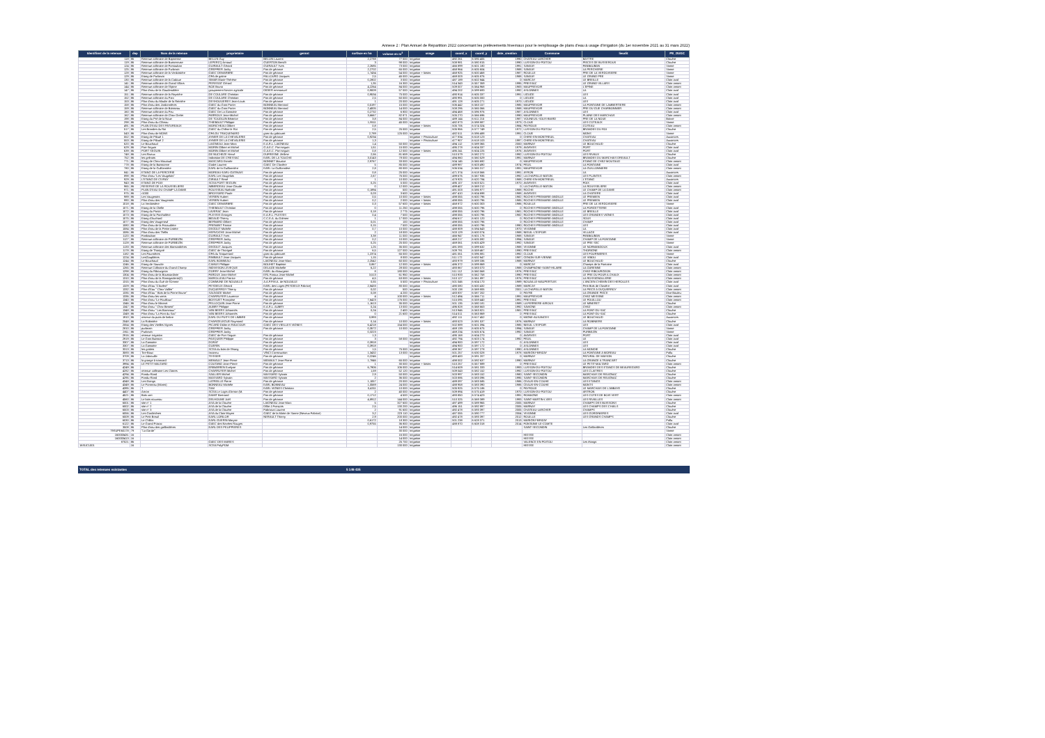Annexe 2 : Plan Annuel de Répartition 2022 concernant les prélèvements hivernaux pour le remplissage de plans d'eau à usage d'irrigation (du 1er novembre 2021 au 31 mars 2022)
| Identifiant de la retenue | dep | Nom de la retenue | proprietaire | gerant | surface en ha | volume en m<sup>3</sup> | usage | coord_x | coord_y | date_creation | Commune | lieudit | PE_OUGC |
| --- | --- | --- | --- | --- | --- | --- | --- | --- | --- | --- | --- | --- | --- |
| 118 | 86 | Retenue collinaire de Baptresse | BELLIN Guy | BELLIN Laurent | 2,2788 | 77 000 | Irrigation | 492 261 | 6 595 405 | 1990 | CHATEAU-LARCHER | BAYTRE | Clouère |
| 119 | 86 | Retenue collinaire de Bussereuse | LEPERCQ Arnaud | GUERTON Benoît | 3 | 98 000 | Irrigation | 508 981 | 6 580 815 | 1990 | LUSSON-DU-POITOU | PIECES DE BUSSEROUX | Clouère |
| 124 | 86 | Retenue collinaire de Fontauban | GUIRAULT Gérard | GUIRAULT Yves | 2,2685 | 73 000 | Irrigation | 466 899 | 6 601 180 | 1991 | SANXAY | FANBAUBAN | Vonne |
| 125 | 86 | Retenue collinaire de Purbezin | GREFFIER Jacky | Pas de gérance | 2,2702 | 65 000 | Irrigation | 468 964 | 6 605 604 | 1988 | SANXAY | LA PERCHERIE | Vonne |
| 128 | 86 | Retenue collinaire de la Verdoisière | GAEC DEMARBRE | Pas de gérance | 1,7434 | 54 000 | Irrigation + loisirs | 468 925 | 6 600 468 | 1987 | ROUILLE | PRE DE LA VERDOISIERE | Vonne |
| 129 | 86 | Etang de Purbezin | GFA de gatine | FALLOURD Jacques | 2,5 | 45 000 | Irrigation | 469 003 | 6 605 876 | 1988 | SANXAY | LE GRAND PRE | Vonne |
| 130 | 86 | Retenue collinaire de la Cadoue | SIMAR Marie-Thérèse | Pas de gérance | 0,2802 | 3 000 | Irrigation | 487 189 | 6 602 844 | 0 | MARCAY | LE BREILLE | Clain aval |
| 141 | 86 | Retenue collinaire de Grand Villars | PERISSAT Gérard | Pas de gérance | 1,35 | 16 300 | Irrigation | 514 343 | 6 557 359 | 1995 | PRESSAC | LE GRAND-VILLARS | Clain amont |
| 144 | 86 | Retenue collinaire de l'Epine | NOE Bruno | Pas de gérance | 4,2264 | 84 000 | Irrigation | 509 007 | 6 564 968 | 1983 | MAUPREVOIR | L'EPINE | Clain amont |
| 147 | 86 | Plan d'eau de la Gaudenalière | groupement foncier agricole | DIDIER emmanuel | 0,9009 | 57 000 | Irrigation | 494 202 | 6 599 693 | 1992 | ASLONNES | LA | Clain aval |
| 151 | 86 | Retenue collinaire de la Reynière | DE COULARE Christian | Pas de gérance | 0,9534 | 75 000 | Irrigation | 490 914 | 6 605 337 | 1991 | LIGUGE | LES | Clain aval |
| 152 | 86 | Retenue collinaire du Parc | DE COULARE Christian | Pas de gérance | 2,5 | 60 000 | Irrigation | 490 991 | 6 605 000 | 0 | LIGUGE | LA | Clain aval |
| 153 | 86 | Plan d'eau du Moulin de la Reinière | DESHOULIERES Jean-Louis | Pas de gérance | 1 | 20 000 | Irrigation | 491 128 | 6 605 271 | 1970 | LIGUGE | LES | Clain aval |
| 158 | 86 | Plan d'eau des Jardonnières | GAEC du Gros Porier | BONNEAU Bernard | 0,5197 | 15 000 | Irrigation | 506 442 | 6 563 157 | 1985 | MAUPREVOIR | LA FONTAINE DE LAMBERTIERE | Clain amont |
| 159 | 86 | Retenue collinaire de Boisseau | GAEC du Gros Porier | BONNEAU Bernard | 2,4005 | 14 000 | Irrigation | 508 296 | 6 565 066 | 1988 | MAUPREVOIR | PRE DU GUE CHARBONNIER | Clain amont |
| 160 | 86 | Retenue collinaire du Peu | GAEC De La Gassotte | Pas de gérance | 0,2732 | 6 800 | Irrigation | 494 468 | 6 596 976 | 1987 | ASLONNES | LES | Clain aval |
| 162 | 86 | Retenue collinaire de Chez Grelet | FARROUX Jean-Michel | Pas de gérance | 3,6667 | 82 871 | Irrigation | 505 270 | 6 566 696 | 1990 | MAUPREVOIR | PLAINE DES MARCHAIS | Clain amont |
| 198 | 86 | Etang du Pré de la Noue | DE TOUZALIN Béatrice | Pas de gérance | 3,8 | 84 000 | Irrigation | 489 144 | 6 611 215 | 1987 | VOUNEUIL-SOUS-BIARD | PRE DE LA NOUE | Boivre |
| 298 | 86 | Plan d'eau du Côteau | THIEBAULT Philippe | Pas de gérance | 1,9511 | 45 000 | Irrigation | 482 873 | 6 598 887 | 1973 | CLOUE | LES COTEAUX | Vonne |
| 491 | 86 | PLAN D'EAU DES PATUREAUX | MORICHEAU Gilbert | Pas de gérance | 0,8 | | Irrigation + loisirs | 505 706 | 6 574 324 | 1984 | PAYROUX | COTEAU | Clain amont |
| 517 | 86 | Les Brandes du Roi | GAEC du Chêne le Roi | Pas de gérance | 2,5 | 25 000 | Irrigation | 505 956 | 6 577 749 | 1972 | LUSSON-DU-POITOU | BRANDES DU ROI | Clouère |
| 543 | 86 | Plan d'eau de MONS | GFA DU TRAQUENARD | gaec du gobouret | 2,789 | 125 000 | Irrigation | 482 511 | 6 596 488 | 1991 | CLOUE | MONS | Vonne |
| 552 | 86 | Etang de Pilouë 1 | AYMER DE LA CHEVALERIE | Pas de gérance | 0,9234 | | Irrigation + Pisciculture | 477 834 | 6 618 123 | 0 | CHIRE-EN-MONTREUIL | CHATEAU | Auxances |
| 553 | 86 | Etang de Pilouë 2 | AYMER DE LA CHEVALERIE | Pas de gérance | 1,3 | | Irrigation + Pisciculture | 477 907 | 6 618 103 | 1997 | CHIRE-EN-MONTREUIL | CHATEAU | Auxances |
| 620 | 86 | Le Bouchaud | LAIGNEAU Jean-Marc | E.A.R.L. LAIGNEAU | 1,4 | 50 000 | Irrigation | 494 112 | 6 589 365 | 2000 | MARNAY | LE BOUCHAUD | Clouère |
| 629 | 86 | Port-Seguin | MORIN Gilbert et Michel | G.A.E.C. Port seguin | 1,51 | 15 000 | Irrigation | 495 278 | 6 604 337 | 1979 | AVARVES | PORT | Clain aval |
| 639 | 86 | PORT SEGUIN | MORIN Gilbert et Michel | G.A.E.C. Port seguin | 0,8 | 12 000 | Irrigation + loisirs | 495 241 | 6 604 225 | 1976 | AVARVES | PORT | Clain aval |
| 748 | 86 | Les Riveux | DE NUCHEZE Hervé | DUFRESNE Jérôme | 2,56 | 81 659 | Irrigation | 510 579 | 6 582 272 | 1992 | LUSSON-DU-POITOU | LES RIVAUX | Clouère |
| 752 | 86 | les gelinots | Indivision DE CRESSAC | EARL DE LA TOUCHE | 3,0143 | 78 000 | Irrigation | 494 860 | 6 560 529 | 1991 | MARNAY | BRANDES DU MARCHAIS DREAULT | Clouère |
| 771 | 86 | Etang de Chez Moutaud | MASCARO Esmée | BONNET Maurice | 2,9767 | 33 000 | Irrigation | 504 145 | 6 565 692 | 0 | MAUPREVOIR | ETANG DE CHEZ-MOUTAUD | Clain amont |
| 778 | 86 | Etang de la Buissonne | Godet Laurent | GAEC De Clavière | 5 | 85 000 | Irrigation | 489 987 | 6 603 490 | 1974 | FEUIL | LA FONTAINE | Clain aval |
| 780 | 86 | Etang de la Guillonnière | EARL de la Guillonnière | EARL La Guillonnière | 2,8 | 80 000 | Irrigation | 506 534 | 6 565 317 | 1991 | MAUPREVOIR | LA GUILLONNIERE | Clain amont |
| 841 | 86 | ETANG DE LA PERCERIE | MOREAU-EARL-GATINAIS | Pas de gérance | 0,8 | 25 000 | Irrigation | 471 374 | 6 618 566 | 1991 | AYRON | LA | Auxances |
| 898 | 86 | Plan d'eau "Les Vaugelais" | EARL Les Vaugelais | Pas de gérance | 2,67 | 76 000 | Irrigation | 499 676 | 6 567 935 | 1992 | LA CHAPELLE-BATON | LES PLANTES | Clain amont |
| 929 | 86 | L'ETANG DE CIVRAY | GIRAULT René | Pas de gérance | 1 | 10 000 | Irrigation | 478 925 | 6 620 784 | 1988 | CHIRE-EN-MONTREUIL | L'ETANG | Auxances |
| 943 | 86 | ETANG DE FOIX | SCEA PORT SEGUIN | Pas de gérance | 0,25 | 5 000 | Irrigation | 495 107 | 6 603 521 | 1970 | AVARVES | FOIX | Clain aval |
| 965 | 86 | RESERVE DE LA ROUSSELIERE | IMBERDEAU Jean-Claude | Pas de gérance | 0 | 12 000 | Irrigation | 499 407 | 6 569 212 | 0 | LA CHAPELLE-BATON | LA ROUSSELIERE | Clain amont |
| 971 | 86 | PLAN D'EAU DU CHAMP LA DAME | ROUSSEAU Nathalie | Pas de gérance | 0,1894 | 500 | Irrigation | 491 003 | 6 586 977 | 1988 | ROCHE | LE CHAMP DE LA DAME | Clain amont |
| 975 | 86 | r1000 | BROSSARD Paule | Pas de gérance | 0,03 | 3 600 | Irrigation | 497 410 | 6 604 698 | 1988 | AVARVES | LA CHATIERE | Clain aval |
| 989 | 86 | Les Vaugenots | VERIEN Hubert | Pas de gérance | 0,5 | 10 000 | Irrigation + loisirs | 498 055 | 6 600 796 | 1982 | ROCHES-PREMARIE-ANDILLE | LE PREMIEN | Clain aval |
| 990 | 86 | Plan d'eau des Vaugenots | VERIEN Hubert | Pas de gérance | 0,2 | 2 000 | Irrigation + loisirs | 498 055 | 6 600 796 | 1985 | ROCHES-PREMARIE-ANDILLE | LE PREMIEN | Clain aval |
| 1018 | 86 | La Verdoisière | GAEC DEMARBRE | Pas de gérance | 0,3 | 57 600 | Irrigation + loisirs | 468 872 | 6 600 303 | 1986 | ROUILLE | PRE DE LA VERDOISIERE | Vonne |
| 1071 | 86 | Etang de la Clielle | THIEBAULT Christian | Pas de gérance | 0 | 11 250 | Irrigation | 498 055 | 6 600 796 | 0 | ROCHES-PREMARIE-ANDILLE | LA FORGETTERIE | Clain aval |
| 1072 | 86 | Etang du Poriot | LAVERAC Jean | Pas de gérance | 0,18 | 2 775 | Irrigation | 498 055 | 6 600 796 | 1981 | ROCHES-PREMARIE-ANDILLE | LE BREILLE | Clain aval |
| 1073 | 86 | Etang de la Porchalière | PLESSIS Georges | E.A.R.L. PLESSIS | 0,4 | 7 500 | Irrigation | 498 055 | 6 600 796 | 1982 | ROCHES-PREMARIE-ANDILLE | LES GRANDES VIGNES | Clain aval |
| 1075 | 86 | Etang d'Auchard | BIDAUD Thierry | C.C.E.A. du Dolmen | 1 | 17 000 | Irrigation | 494 617 | 6 601 120 | 0 | ROCHES-PREMARIE-ANDILLE | SOUS | Clain aval |
| 1077 | 86 | Etang des Vaugeneuf | BERNARD Gilbert | Pas de gérance | 0,01 | 100 | Irrigation | 498 055 | 6 600 796 | 0 | ROCHES-PREMARIE-ANDILLE | CHAMP | Clain aval |
| 1080 | 86 | Plan d'eau de la Fricaudière | PRENANT Patrice | Pas de gérance | 0,15 | 7 500 | Irrigation | 498 055 | 6 600 796 | 1990 | ROCHES-PREMARIE-ANDILLE | LES | Clain aval |
| 1084 | 86 | Plan d'eau de la Petite Lisière | DEGOUT Michèle | Pas de gérance | 0,7 | 10 000 | Irrigation | 488 809 | 6 594 643 | 1970 | VIVONNE | LA | Clain aval |
| 1086 | 86 | Plan d'eau des Thélis | HERVOCHE Jean-Michel | Pas de gérance | 2 | 18 000 | Irrigation | 503 129 | 6 600 074 | 1988 | NIEUIL-L'ESPOIR | VILLAGE | Clain aval |
| 1120 | 86 | Fanbauban | GUIRAULT Yves | Pas de gérance | 3,38 | 11 000 | Irrigation | 466 947 | 6 601 176 | 1988 | SANXAY | FANBAUBAN | Vonne |
| 1127 | 86 | Retenue collinaire de PURBEZIN | GREFFIER Jacky | Pas de gérance | 0,2 | 10 000 | Irrigation | 469 217 | 6 605 592 | 1994 | SANXAY | CHAMP DE LA FONTAINE | Vonne |
| 1128 | 86 | Retenue collinaire de PURBEZIN | GREFFIER Jacky | Pas de gérance | 0,25 | 25 000 | Irrigation | 469 061 | 6 605 429 | 1992 | SANXAY | LE PRE SEC | Vonne |
| 1133 | 86 | Retenue collinaire des Mansardières | DEGOUT Jacques | Pas de gérance | 1,25 | 35 000 | Irrigation | 491 093 | 6 599 632 | 1988 | VIVONNE | LE NORMANDOUX | Clain aval |
| 1178 | 86 | Etang de Thorigné | GAEC de Thorigné | Pas de gérance | 6,5 | 127 000 | Irrigation | 509 791 | 6 559 467 | 1990 | PRESSAC | THORIGNE | Clain amont |
| 1182 | 86 | Les Fournières | GFA du Traquenard | gaec du gobouret | 1,2374 | 65 000 | Irrigation | 481 051 | 6 596 881 | 1992 | CLOUE | LES FOURNIERES | Vonne |
| 1224 | 86 | LesGouplières | RIMBAULT Jean-Jacques | Pas de gérance | 1,15 | 8 000 | Irrigation | 511 172 | 6 632 647 | 1987 | CENON-SUR-VIENNE | LE VIBOU | Clain aval |
| 1244 | 86 | Le Bouchaud | EARL BONNEAU | LAIGNEAU Jean-Marc | 2,2542 | 60 000 | Irrigation | 493 979 | 6 589 336 | 1988 | MARNAY | LE BOUCHAUD | Clouère |
| 1246 | 86 | Etang de Sauvole | CAMUS Philippe | BOUHET Baptiste | 0,867 | 12 000 | Irrigation + loisirs | 486 372 | 6 599 869 | 0 | MARCAY | Champs de la Fontaine | Clain aval |
| 1265 | 86 | Retenue Collinaire du Grand Champ | INDIVISION LEVEQUE | DELAGE Michelle | 6,22 | 28 000 | Irrigation | 493 867 | 6 583 070 | 1988 | CHAMPAGNE-SAINT-HILAIRE | LA GARENNE | Clain amont |
| 1298 | 86 | Etang du Ribourgeon | GORRY Jean-Michel | EARL du ribourgeon | 8 | 180 000 | Irrigation | 511 112 | 6 560 568 | 1976 | PRESSAC | CHEZ-RIBOURGEON | Clain amont |
| 1304 | 86 | Plan d'eau de la Boussardarie | FAROUX Jean-Michel | ERL Faroux Jean-Michel | 3,513 | 61 950 | Irrigation | 510 933 | 6 562 758 | 1990 | PRESSAC | LE PRE DU FOUR A CHAUX | Clain amont |
| 1310 | 86 | Plan d'eau de la Rossignolerie(2) | MAROLLEAU Patrice | Pas de gérance | 4,5 | 63 000 | Irrigation + loisirs | 510 127 | 6 561 897 | 1976 | PRESSAC | LA ROSSIGNOLLERIE | Clain amont |
| 1315 | 86 | Plan d'eau du Gué de l'Omme | COMMUNE DE NOUAILLE | A.A.P.P.M.A. de NOUAILLE | 0,55 | 5 500 | Irrigation + Pisciculture | 501 046 | 6 604 170 | 1989 | NOUAILLE-MAUPERTUIS | L'ANCIEN CHEMIN DES HEROLLES | Clain aval |
| 1329 | 86 | Plan d'Eau "Clavière" | FEYDIEUX Gérard | EARL des Loges (FEYDIEUX Fabrice) | 2,8433 | 80 000 | Irrigation | 490 080 | 6 600 432 | 1989 | MARCAY | Petit Bois de Clavière | Clain aval |
| 1332 | 86 | Plan d'Eau " Chez Vallée" | DUQUERROY Thierry | Pas de gérance | 0,02 | 500 | Irrigation | 500 138 | 6 569 805 | 2001 | LA CHAPELLE-BATON | LA PIECE A DUQUERROY | Clain amont |
| 1335 | 86 | Plan d'Eau " Bois de la Pierre Brune" | SAUVAGE Michel | Pas de gérance | 0,08 | 4 200 | Irrigation | 483 837 | 6 587 202 | 0 | PAYRE | LA GRANDE PIECE | Dive Bouleu |
| 1336 | 86 | Plan d'eau les vents | CHARRUYER Laurence | Pas de gérance | 4 | 100 000 | Irrigation + loisirs | 512 494 | 6 566 711 | 1991 | MAUPREVOIR | CHEZ MESSINE | Clain amont |
| 1340 | 86 | Plan d'eau "Le Fouilloux" | BOSSUET Françoise | Pas de gérance | 7,6423 | 176 000 | Irrigation | 515 095 | 6 559 440 | 1991 | PRESSAC | LE FOUILLOU | Clain amont |
| 1346 | 86 | Plan d'eau le Mineret | PELLOQUIN Jean-Pierre | Pas de gérance | 1,1613 | 35 000 | Irrigation | 501 135 | 6 580 181 | 1989 | LA FERRIERE-AIROUX | LE MINERET | Clouère |
| 1347 | 86 | Plan d'eau " Chez Benest" | AUBRY Philippe | E.A.R.L. AUBRY | 0,24 | 13 000 | Irrigation | 496 828 | 6 568 663 | 1992 | SAVIGNE | CHEZ | Clain amont |
| 1348 | 86 | Plan d'eau " Les Borneaux" | VAN BEERS Johannès | Pas de gérance | 0,24 | 2 400 | Irrigation | 513 946 | 6 563 821 | 1981 | PRESSAC | LA FONT-DU-SAC | Clouère |
| 1349 | 86 | Plan d'eau "La Font du Sac" | VAN BEERS Johannès | Pas de gérance | 0 | 21 600 | Irrigation | 514 011 | 6 563 869 | 0 | PRESSAC | LA FONT-DU-SAC | Clouère |
| 1910 | 86 | reserve du puits de limbre | EARL DU PUITS DE LIMBRE | Pas de gérance | 0,993 | | Irrigation | 492 111 | 6 617 452 | 0 | MIGNE-AUXANCES | LE BOUCHAUD | Auxances |
| 2048 | 86 | La Robinière | CHARGELEGUE Raymond | Pas de gérance | 0,14 | 10 000 | Irrigation + loisirs | 493 523 | 6 591 537 | 1976 | MARNAY | LA ROBINIERE | Clouère |
| 2054 | 86 | Etang des Vieilles Vignes | PICARD Didier et RAUCOUR | GAEC DES VIEILLES VIGNES | 6,4218 | 154 000 | Irrigation | 502 889 | 6 601 094 | 1985 | NIEUIL-L'ESPOIR | LES | Clain aval |
| 2810 | 86 | purbezin | GREFFIER Jacky | Pas de gérance | 0,3572 | 10 000 | Irrigation | 469 139 | 6 605 675 | 1994 | SANXAY | CHAMP DE LA FONTAINE | Vonne |
| 2811 | 86 | Purbezin | GREFFIER Jacky | | 0,3223 | | Irrigation | 469 234 | 6 605 674 | 1992 | SANXAY | PURBEZIN | Vonne |
| 2916 | 86 | retenue irrigation | GAEC de Port Seguin | Pas de gérance | 1,3 | | Irrigation | 495 168 | 6 604 270 | 0 | AVARVES | PORT | Clain aval |
| 2919 | 86 | Le Gros Buisson | PASQUIER Philippe | Pas de gérance | 3 | 58 000 | Irrigation | 492 794 | 6 603 174 | 1992 | FEUIL | LE | Clain aval |
| 3307 | 86 | La Gassotte | DORAT | Pas de gérance | 0,3918 | | Irrigation | 494 900 | 6 597 172 | 0 | ASLONNES | LES | Clain aval |
| 3307 | 86 | La Gassotte | GUERIN | Pas de gérance | 0,3918 | | Irrigation | 494 900 | 6 597 172 | 0 | ASLONNES | LES | Clain aval |
| 3313 | 86 | les grolets | SCEA du bois de l'étang | Pas de gérance | 1,5 | 75 000 | Irrigation | 498 367 | 6 597 278 | 1990 | ASLONNES | LA MONDIE | Clouère |
| 3593 | 86 | Tire-Bouc | Inconnu | VINCI Construction | 1,3432 | 13 000 | Irrigation | 501 257 | 6 630 028 | 1978 | MARIGNY-BRIZAY | LA FONTAINE A MOREAU | Pallu |
| 3709 | 86 | La Jabrouille | TESSIER | Pas de gérance | 0,2246 | | Irrigation | 493 400 | 6 591 207 | 0 | MARNAY | PATURAL DE MAISON | Clouère |
| 3713 | 86 | la grange à trancard | MEMAULT Jean-Pierre | MEMAULT Jean-Pierre | 1,7846 | 65 000 | Irrigation | 498 002 | 6 592 637 | 1990 | MARNAY | LA GRANGE A TRANCART | Clouère |
| 3994 | 86 | LE PETIT MALTARD | COUTAND Jean-Pierre | Pas de gérance | 1 | 30 000 | Irrigation + loisirs | 510 257 | 6 557 889 | 0 | PRESSAC | LE PETIT-MALTARD | Clain amont |
| 4249 | 86 | | ERIBARREN Evelyne | Pas de gérance | 6,7906 | 106 000 | Irrigation | 514 609 | 6 581 333 | 1993 | LUSSON-DU-POITOU | BRANDES DES ETANGS DE BEAUREGARD | Clouère |
| 4282 | 86 | retenue collinaire Les Clatres | CHARRUYER Michel | Pas de gérance | 1,59 | 52 120 | Irrigation | 509 043 | 6 582 152 | 1992 | LUSSON-DU-POITOU | LES CLAITRES | Clouère |
| 4294 | 86 | Fondu-Rond | SAILLIER Michel | MASSARD Sylvain | 2,9 | 50 000 | Irrigation | 503 997 | 6 583 152 | 1980 | SAINT-SECONDIN | MARCHAIS DE REUGNAC | Clouère |
| 4295 | 86 | Fondu-Rond | MASSARD Sylvain | MASSARD Sylvain | 2 | 36 000 | Irrigation | 503 886 | 6 583 096 | 1995 | SAINT-SECONDIN | MARCHAIS DE REUGNAC | Clouère |
| 4348 | 86 | Les Etangs | LATREILLE Pierre | Pas de gérance | 1,1057 | 20 000 | Irrigation | 489 097 | 6 583 585 | 1986 | CEAUX-EN-COUHE | LES ETANGS | Clain amont |
| 4349 | 86 | Le Pontreau (Monts) | BONNEAU Michèle | EARL BONNEAU | 1,0569 | 24 000 | Irrigation | 488 958 | 6 583 390 | 1986 | CEAUX-EN-COUHE | MONTS | Clain amont |
| 4395 | 86 | ? | TAM | EARL VIGNES Christian | 0,4311 | 10 000 | Irrigation | 505 925 | 6 575 186 | 0 | PAYROUX | LE MARCHAIS DE L'ABBAYE | Clouère |
| 4407 | 86 | Artron | SCEA Le Logis d'Artron (M. | Pas de gérance | 2 | 40 000 | Irrigation | 509 894 | 6 575 419 | 1970 | LUSSON-DU-POITOU | ARTRON | Clouère |
| 4521 | 86 | Bois vert | DAMIT Bertrand | Pas de gérance | 0,1712 | 4 500 | Irrigation | 493 850 | 6 574 423 | 1991 | ROMAGNE | LES COTES DE BOIS VERT | Clain amont |
| 4560 | 86 | Le bois nouveau | DELHOUME Joël | Pas de gérance | 4,8912 | 144 000 | Irrigation | 510 325 | 6 569 389 | 1993 | SAINT-MARTIN-L'ARS | LES RIVAILLES | Clain amont |
| 6001 | 86 | site n° 1 | ASA de la Clouère | LAIGNEAU Jean-Marc | 5 | 327 600 | Irrigation | 497 499 | 6 589 965 | 2005 | MARNAY | CHAMPS DES BUISSONS | Clouère |
| 6002 | 86 | site n° 2 | ASA de la Clouère | Dillot J.François | 2,5 | 130 200 | Irrigation | 496 151 | 6 592 897 | 2005 | MARNAY | LES CHAMPS DES CHAILS | Clouère |
| 6003 | 86 | site n° 3 | ASA de la Clouère | Fabrizius Laurent | 2 | 91 600 | Irrigation | 492 478 | 6 593 397 | 2005 | CHATEAU-LARCHER | CHAMPS | Clouère |
| 6056 | 86 | Les Gordinières | ASA du Clain Moyen | GAEC de la Motte de Sanne (Neveux Fabrice) | 3,2 | 223 110 | Irrigation | 487 055 | 6 590 777 | 2004 | VIVONNE | LES GORDINIERES | Clain aval |
| 6009 | 86 | Le Petit Breuil | EARL LORILOR | NERAULT Thierry | 2,9 | 200 000 | Irrigation | 492 478 | 6 593 397 | 2012 | ROUILLE | LES GRANDS CHAMPS | Clouère |
| 6030 | 86 | Le Chilloc | EARL GUERIN Maryse | | 0,6172 | 18 300 | Irrigation | 501 238 | 6 628 371 | 2013 | MARIGNY-BRIZAY | | Pallu |
| 6122 | 86 | Le Grand Poizac | GAEC des Nevées Rouges | | 0,9755 | 36 800 | Irrigation | 488 870 | 6 608 318 | 2014 | FONTAINE-LE-COMTE | | Clain aval |
| 3508 | 86 | Plan d'eau des gaillardières | EARL DES PELIPPIERES | | | 14 000 | Irrigation | | | | SAINT SECONDIN | Les Gaillardières | Clouère |
| 79SUPE60178 | 79 | "La Garde" | | | | 30 000 | Irrigation | | | | | | Vonne |
| 160003431 | 16 | | | | | 16 000 | Irrigation | | | | HIESSE | | Clain amont |
| 160003413 | 16 | | | | | 14 000 | Irrigation | | | | HIESSE | | Clain amont |
| 87021 | 86 | | GAEC DES MARES | | | 25 700 | Irrigation | | | | VALENCE EN POITOU | Les étangs | Clain amont |
| 16SUCL001 | 16 | | SCEA PolyPOM | | | 130 000 | Irrigation | | | | HIESSE | | Clain amont |
TOTAL des retenues existantes 5 149 435